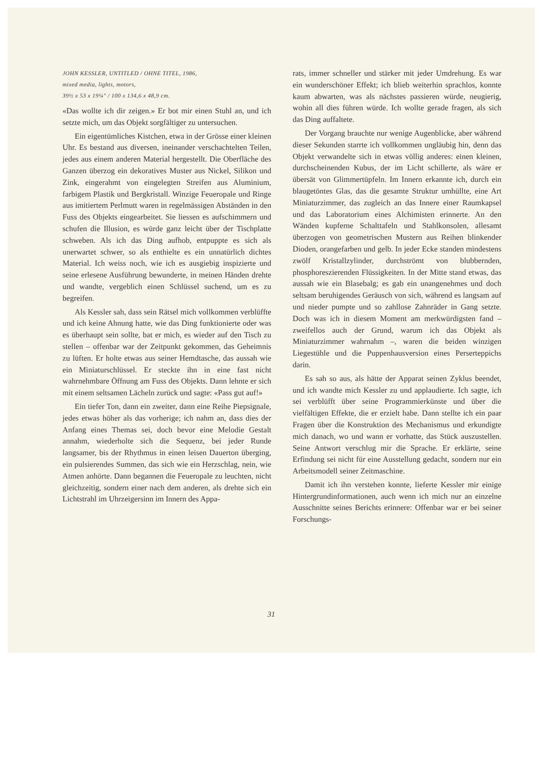JOHN KESSLER, UNTITLED / OHNE TITEL, 1986,
mixed media, lights, motors,
39½ x 53 x 19¼" / 100 x 134,6 x 48,9 cm.
«Das wollte ich dir zeigen.» Er bot mir einen Stuhl an, und ich setzte mich, um das Objekt sorgfältiger zu untersuchen.
Ein eigentümliches Kistchen, etwa in der Grösse einer kleinen Uhr. Es bestand aus diversen, ineinander verschachtelten Teilen, jedes aus einem anderen Material hergestellt. Die Oberfläche des Ganzen überzog ein dekoratives Muster aus Nickel, Silikon und Zink, eingerahmt von eingelegten Streifen aus Aluminium, farbigem Plastik und Bergkristall. Winzige Feueropale und Ringe aus imitiertem Perlmutt waren in regelmässigen Abständen in den Fuss des Objekts eingearbeitet. Sie liessen es aufschimmern und schufen die Illusion, es würde ganz leicht über der Tischplatte schweben. Als ich das Ding aufhob, entpuppte es sich als unerwartet schwer, so als enthielte es ein unnatürlich dichtes Material. Ich weiss noch, wie ich es ausgiebig inspizierte und seine erlesene Ausführung bewunderte, in meinen Händen drehte und wandte, vergeblich einen Schlüssel suchend, um es zu begreifen.
Als Kessler sah, dass sein Rätsel mich vollkommen verblüffte und ich keine Ahnung hatte, wie das Ding funktionierte oder was es überhaupt sein sollte, bat er mich, es wieder auf den Tisch zu stellen – offenbar war der Zeitpunkt gekommen, das Geheimnis zu lüften. Er holte etwas aus seiner Hemdtasche, das aussah wie ein Miniaturschlüssel. Er steckte ihn in eine fast nicht wahrnehmbare Öffnung am Fuss des Objekts. Dann lehnte er sich mit einem seltsamen Lächeln zurück und sagte: «Pass gut auf!»
Ein tiefer Ton, dann ein zweiter, dann eine Reihe Piepsignale, jedes etwas höher als das vorherige; ich nahm an, dass dies der Anfang eines Themas sei, doch bevor eine Melodie Gestalt annahm, wiederholte sich die Sequenz, bei jeder Runde langsamer, bis der Rhythmus in einen leisen Dauerton überging, ein pulsierendes Summen, das sich wie ein Herzschlag, nein, wie Atmen anhörte. Dann begannen die Feueropale zu leuchten, nicht gleichzeitig, sondern einer nach dem anderen, als drehte sich ein Lichtstrahl im Uhrzeigersinn im Innern des Appa-
rats, immer schneller und stärker mit jeder Umdrehung. Es war ein wunderschöner Effekt; ich blieb weiterhin sprachlos, konnte kaum abwarten, was als nächstes passieren würde, neugierig, wohin all dies führen würde. Ich wollte gerade fragen, als sich das Ding auffaltete.
Der Vorgang brauchte nur wenige Augenblicke, aber während dieser Sekunden starrte ich vollkommen ungläubig hin, denn das Objekt verwandelte sich in etwas völlig anderes: einen kleinen, durchscheinenden Kubus, der im Licht schillerte, als wäre er übersät von Glimmertüpfeln. Im Innern erkannte ich, durch ein blaugetöntes Glas, das die gesamte Struktur umhüllte, eine Art Miniaturzimmer, das zugleich an das Innere einer Raumkapsel und das Laboratorium eines Alchimisten erinnerte. An den Wänden kupferne Schalttafeln und Stahlkonsolen, allesamt überzogen von geometrischen Mustern aus Reihen blinkender Dioden, orangefarben und gelb. In jeder Ecke standen mindestens zwölf Kristallzylinder, durchströmt von blubbernden, phosphoreszierenden Flüssigkeiten. In der Mitte stand etwas, das aussah wie ein Blasebalg; es gab ein unangenehmes und doch seltsam beruhigendes Geräusch von sich, während es langsam auf und nieder pumpte und so zahllose Zahnräder in Gang setzte. Doch was ich in diesem Moment am merkwürdigsten fand – zweifellos auch der Grund, warum ich das Objekt als Miniaturzimmer wahrnahm –, waren die beiden winzigen Liegestühle und die Puppenhausversion eines Perserteppichs darin.
Es sah so aus, als hätte der Apparat seinen Zyklus beendet, und ich wandte mich Kessler zu und applaudierte. Ich sagte, ich sei verblüfft über seine Programmierkünste und über die vielfältigen Effekte, die er erzielt habe. Dann stellte ich ein paar Fragen über die Konstruktion des Mechanismus und erkundigte mich danach, wo und wann er vorhatte, das Stück auszustellen. Seine Antwort verschlug mir die Sprache. Er erklärte, seine Erfindung sei nicht für eine Ausstellung gedacht, sondern nur ein Arbeitsmodell seiner Zeitmaschine.
Damit ich ihn verstehen konnte, lieferte Kessler mir einige Hintergrundinformationen, auch wenn ich mich nur an einzelne Ausschnitte seines Berichts erinnere: Offenbar war er bei seiner Forschungs-
31